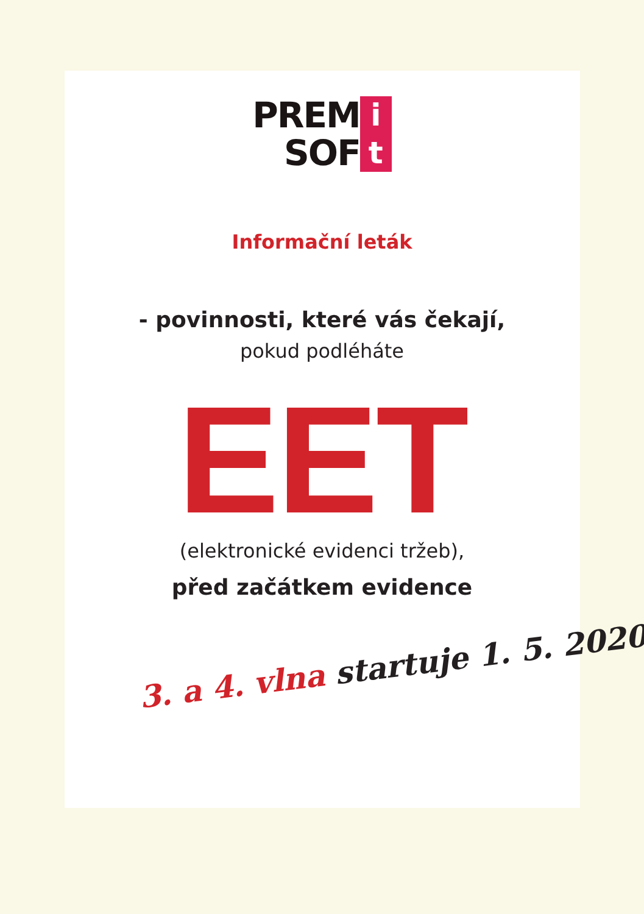PREM
SOF
i
t
Informační leták
- povinnosti, které vás čekají,
pokud podléháte
EET
(elektronické evidenci tržeb),
před začátkem evidence
3. a 4. vlna startuje 1. 5. 2020